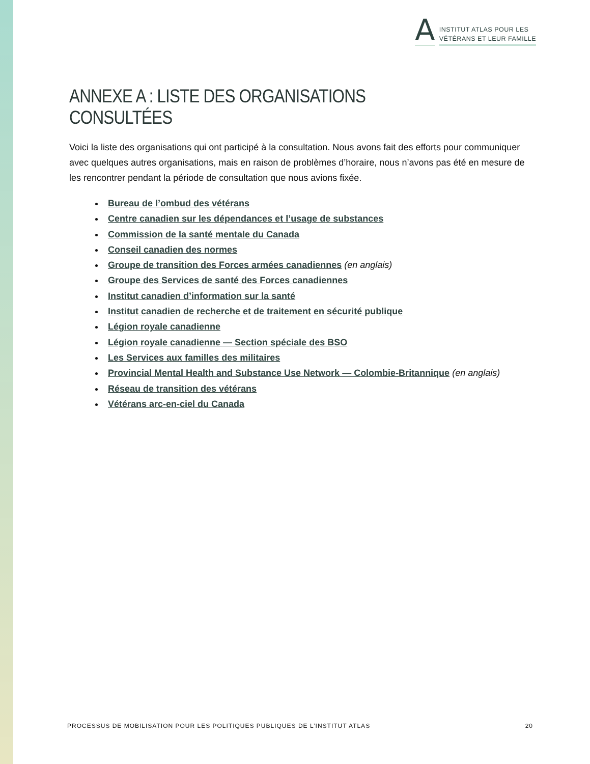A
INSTITUT ATLAS POUR LES
VÉTÉRANS ET LEUR FAMILLE
ANNEXE A : LISTE DES ORGANISATIONS CONSULTÉES
Voici la liste des organisations qui ont participé à la consultation. Nous avons fait des efforts pour communiquer avec quelques autres organisations, mais en raison de problèmes d’horaire, nous n’avons pas été en mesure de les rencontrer pendant la période de consultation que nous avions fixée.
Bureau de l’ombud des vétérans
Centre canadien sur les dépendances et l’usage de substances
Commission de la santé mentale du Canada
Conseil canadien des normes
Groupe de transition des Forces armées canadiennes (en anglais)
Groupe des Services de santé des Forces canadiennes
Institut canadien d’information sur la santé
Institut canadien de recherche et de traitement en sécurité publique
Légion royale canadienne
Légion royale canadienne — Section spéciale des BSO
Les Services aux familles des militaires
Provincial Mental Health and Substance Use Network — Colombie-Britannique (en anglais)
Réseau de transition des vétérans
Vétérans arc-en-ciel du Canada
PROCESSUS DE MOBILISATION POUR LES POLITIQUES PUBLIQUES DE L’INSTITUT ATLAS 20